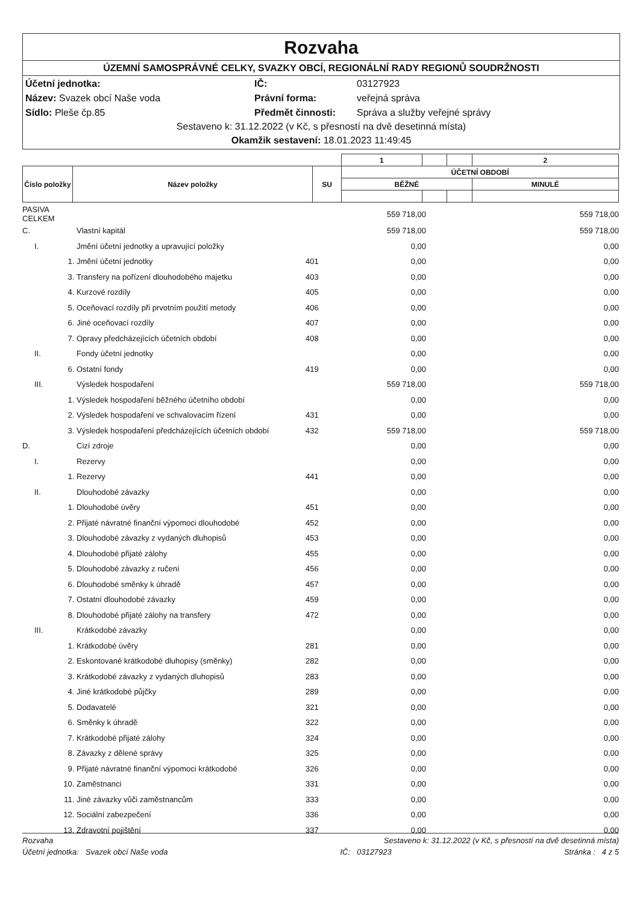Rozvaha
ÚZEMNÍ SAMOSPRÁVNÉ CELKY, SVAZKY OBCÍ, REGIONÁLNÍ RADY REGIONŮ SOUDRŽNOSTI
Účetní jednotka: IČ: 03127923 Název: Svazek obcí Naše voda Právní forma: veřejná správa Sídlo: Pleše čp.85 Předmět činnosti: Správa a služby veřejné správy
Sestaveno k: 31.12.2022 (v Kč, s přesností na dvě desetinná místa)
Okamžik sestavení: 18.01.2023 11:49:45
| | | | 1 | | | 2 |
| Číslo položky | Název položky | SU | ÚČETNÍ OBDOBÍ | | | |
| | | | BĚŽNÉ | | | MINULÉ |
| PASIVA CELKEM | | | | 559 718,00 | 559 718,00 |
| C. | | Vlastní kapitál | | 559 718,00 | 559 718,00 |
| | I. | Jmění účetní jednotky a upravující položky | | 0,00 | 0,00 |
| | 1. | Jmění účetní jednotky | 401 | 0,00 | 0,00 |
| | 3. | Transfery na pořízení dlouhodobého majetku | 403 | 0,00 | 0,00 |
| | 4. | Kurzové rozdíly | 405 | 0,00 | 0,00 |
| | 5. | Oceňovací rozdíly při prvotním použití metody | 406 | 0,00 | 0,00 |
| | 6. | Jiné oceňovací rozdíly | 407 | 0,00 | 0,00 |
| | 7. | Opravy předcházejících účetních období | 408 | 0,00 | 0,00 |
| | II. | Fondy účetní jednotky | | 0,00 | 0,00 |
| | 6. | Ostatní fondy | 419 | 0,00 | 0,00 |
| | III. | Výsledek hospodaření | | 559 718,00 | 559 718,00 |
| | 1. | Výsledek hospodaření běžného účetního období | | 0,00 | 0,00 |
| | 2. | Výsledek hospodaření ve schvalovacím řízení | 431 | 0,00 | 0,00 |
| | 3. | Výsledek hospodaření předcházejících účetních období | 432 | 559 718,00 | 559 718,00 |
| D. | | Cizí zdroje | | 0,00 | 0,00 |
| | I. | Rezervy | | 0,00 | 0,00 |
| | 1. | Rezervy | 441 | 0,00 | 0,00 |
| | II. | Dlouhodobé závazky | | 0,00 | 0,00 |
| | 1. | Dlouhodobé úvěry | 451 | 0,00 | 0,00 |
| | 2. | Přijaté návratné finanční výpomoci dlouhodobé | 452 | 0,00 | 0,00 |
| | 3. | Dlouhodobé závazky z vydaných dluhopisů | 453 | 0,00 | 0,00 |
| | 4. | Dlouhodobé přijaté zálohy | 455 | 0,00 | 0,00 |
| | 5. | Dlouhodobé závazky z ručení | 456 | 0,00 | 0,00 |
| | 6. | Dlouhodobé směnky k úhradě | 457 | 0,00 | 0,00 |
| | 7. | Ostatní dlouhodobé závazky | 459 | 0,00 | 0,00 |
| | 8. | Dlouhodobé přijaté zálohy na transfery | 472 | 0,00 | 0,00 |
| | III. | Krátkodobé závazky | | 0,00 | 0,00 |
| | 1. | Krátkodobé úvěry | 281 | 0,00 | 0,00 |
| | 2. | Eskontované krátkodobé dluhopisy (směnky) | 282 | 0,00 | 0,00 |
| | 3. | Krátkodobé závazky z vydaných dluhopisů | 283 | 0,00 | 0,00 |
| | 4. | Jiné krátkodobé půjčky | 289 | 0,00 | 0,00 |
| | 5. | Dodavatelé | 321 | 0,00 | 0,00 |
| | 6. | Směnky k úhradě | 322 | 0,00 | 0,00 |
| | 7. | Krátkodobé přijaté zálohy | 324 | 0,00 | 0,00 |
| | 8. | Závazky z dělené správy | 325 | 0,00 | 0,00 |
| | 9. | Přijaté návratné finanční výpomoci krátkodobé | 326 | 0,00 | 0,00 |
| | 10. | Zaměstnanci | 331 | 0,00 | 0,00 |
| | 11. | Jiné závazky vůči zaměstnancům | 333 | 0,00 | 0,00 |
| | 12. | Sociální zabezpečení | 336 | 0,00 | 0,00 |
| | 13. | Zdravotní pojištění | 337 | 0,00 | 0,00 |
Rozvaha Sestaveno k: 31.12.2022 (v Kč, s přesností na dvě desetinná místa)
Účetní jednotka: Svazek obcí Naše voda IČ: 03127923 Stránka : 4 z 5